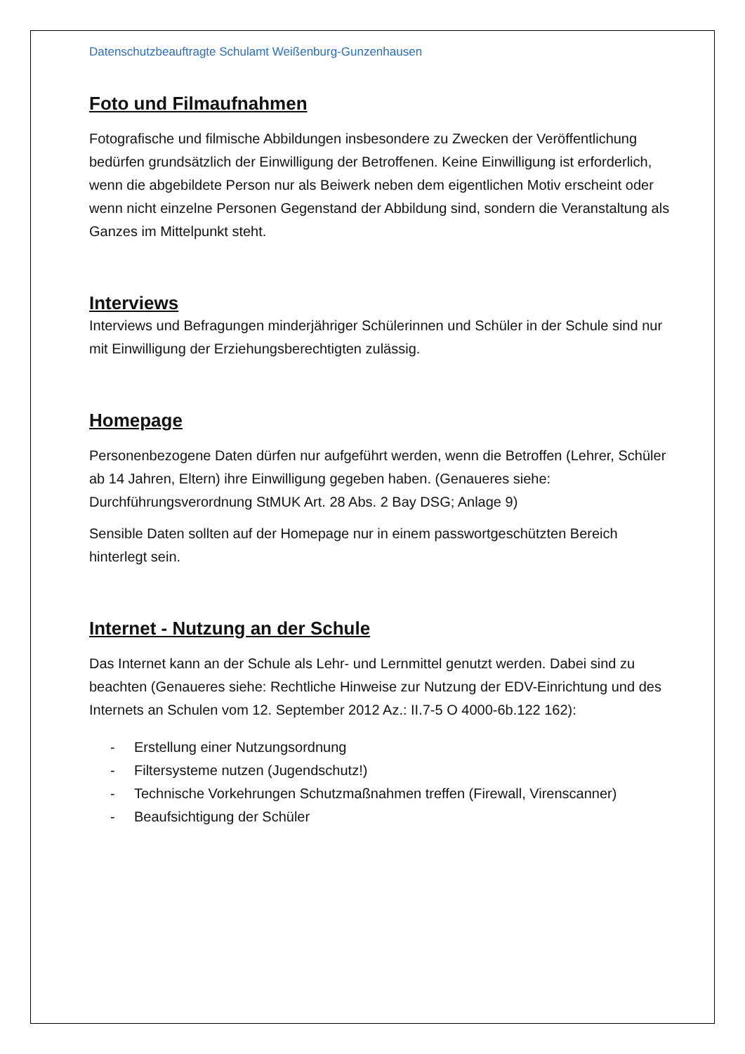Datenschutzbeauftragte Schulamt Weißenburg-Gunzenhausen
Foto und Filmaufnahmen
Fotografische und filmische Abbildungen insbesondere zu Zwecken der Veröffentlichung bedürfen grundsätzlich der Einwilligung der Betroffenen. Keine Einwilligung ist erforderlich, wenn die abgebildete Person nur als Beiwerk neben dem eigentlichen Motiv erscheint oder wenn nicht einzelne Personen Gegenstand der Abbildung sind, sondern die Veranstaltung als Ganzes im Mittelpunkt steht.
Interviews
Interviews und Befragungen minderjähriger Schülerinnen und Schüler in der Schule sind nur mit Einwilligung der Erziehungsberechtigten zulässig.
Homepage
Personenbezogene Daten dürfen nur aufgeführt werden, wenn die Betroffen (Lehrer, Schüler ab 14 Jahren, Eltern) ihre Einwilligung gegeben haben. (Genaueres siehe: Durchführungsverordnung StMUK Art. 28 Abs. 2 Bay DSG; Anlage 9)
Sensible Daten sollten auf der Homepage nur in einem passwortgeschützten Bereich hinterlegt sein.
Internet - Nutzung an der Schule
Das Internet kann an der Schule als Lehr- und Lernmittel genutzt werden. Dabei sind zu beachten (Genaueres siehe: Rechtliche Hinweise zur Nutzung der EDV-Einrichtung und des Internets an Schulen vom 12. September 2012 Az.: II.7-5 O 4000-6b.122 162):
- Erstellung einer Nutzungsordnung
- Filtersysteme nutzen (Jugendschutz!)
- Technische Vorkehrungen Schutzmaßnahmen treffen (Firewall, Virenscanner)
- Beaufsichtigung der Schüler